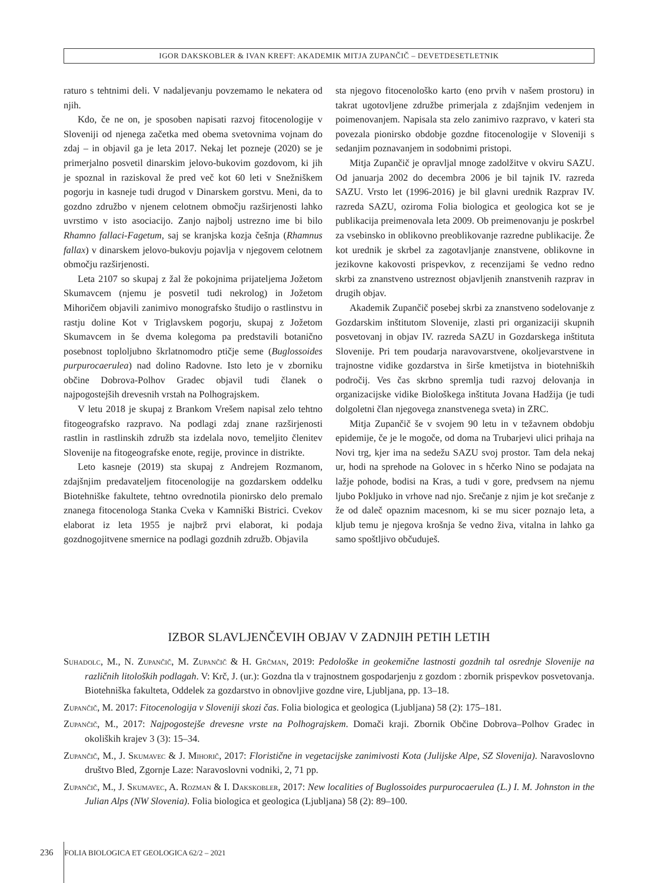IGOR DAKSKOBLER & IVAN KREFT: AKADEMIK MITJA ZUPANČIČ – DEVETDESETLETNIK
raturo s tehtnimi deli. V nadaljevanju povzemamo le nekatera od njih.
Kdo, če ne on, je sposoben napisati razvoj fitocenologije v Sloveniji od njenega začetka med obema svetovnima vojnam do zdaj – in objavil ga je leta 2017. Nekaj let pozneje (2020) se je primerjalno posvetil dinarskim jelovo-bukovim gozdovom, ki jih je spoznal in raziskoval že pred več kot 60 leti v Snežniškem pogorju in kasneje tudi drugod v Dinarskem gorstvu. Meni, da to gozdno združbo v njenem celotnem območju razširjenosti lahko uvrstimo v isto asociacijo. Zanjo najbolj ustrezno ime bi bilo Rhamno fallaci-Fagetum, saj se kranjska kozja češnja (Rhamnus fallax) v dinarskem jelovo-bukovju pojavlja v njegovem celotnem območju razširjenosti.
Leta 2107 so skupaj z žal že pokojnima prijateljema Jožetom Skumavcem (njemu je posvetil tudi nekrolog) in Jožetom Mihoričem objavili zanimivo monografsko študijo o rastlinstvu in rastju doline Kot v Triglavskem pogorju, skupaj z Jožetom Skumavcem in še dvema kolegoma pa predstavili botanično posebnost toploljubno škrlatnomodro ptičje seme (Buglossoides purpurocaerulea) nad dolino Radovne. Isto leto je v zborniku občine Dobrova-Polhov Gradec objavil tudi članek o najpogostejših drevesnih vrstah na Polhograjskem.
V letu 2018 je skupaj z Brankom Vrešem napisal zelo tehtno fitogeografsko razpravo. Na podlagi zdaj znane razširjenosti rastlin in rastlinskih združb sta izdelala novo, temeljito členitev Slovenije na fitogeografske enote, regije, province in distrikte.
Leto kasneje (2019) sta skupaj z Andrejem Rozmanom, zdajšnjim predavateljem fitocenologije na gozdarskem oddelku Biotehniške fakultete, tehtno ovrednotila pionirsko delo premalo znanega fitocenologa Stanka Cveka v Kamniški Bistrici. Cvekov elaborat iz leta 1955 je najbrž prvi elaborat, ki podaja gozdnogojitvene smernice na podlagi gozdnih združb. Objavila
sta njegovo fitocenološko karto (eno prvih v našem prostoru) in takrat ugotovljene združbe primerjala z zdajšnjim vedenjem in poimenovanjem. Napisala sta zelo zanimivo razpravo, v kateri sta povezala pionirsko obdobje gozdne fitocenologije v Sloveniji s sedanjim poznavanjem in sodobnimi pristopi.
Mitja Zupančič je opravljal mnoge zadolžitve v okviru SAZU. Od januarja 2002 do decembra 2006 je bil tajnik IV. razreda SAZU. Vrsto let (1996-2016) je bil glavni urednik Razprav IV. razreda SAZU, oziroma Folia biologica et geologica kot se je publikacija preimenovala leta 2009. Ob preimenovanju je poskrbel za vsebinsko in oblikovno preoblikovanje razredne publikacije. Že kot urednik je skrbel za zagotavljanje znanstvene, oblikovne in jezikovne kakovosti prispevkov, z recenzijami še vedno redno skrbi za znanstveno ustreznost objavljenih znanstvenih razprav in drugih objav.
Akademik Zupančič posebej skrbi za znanstveno sodelovanje z Gozdarskim inštitutom Slovenije, zlasti pri organizaciji skupnih posvetovanj in objav IV. razreda SAZU in Gozdarskega inštituta Slovenije. Pri tem poudarja naravovarstvene, okoljevarstvene in trajnostne vidike gozdarstva in širše kmetijstva in biotehniških področij. Ves čas skrbno spremlja tudi razvoj delovanja in organizacijske vidike Biološkega inštituta Jovana Hadžija (je tudi dolgoletni član njegovega znanstvenega sveta) in ZRC.
Mitja Zupančič še v svojem 90 letu in v težavnem obdobju epidemije, če je le mogoče, od doma na Trubarjevi ulici prihaja na Novi trg, kjer ima na sedežu SAZU svoj prostor. Tam dela nekaj ur, hodi na sprehode na Golovec in s hčerko Nino se podajata na lažje pohode, bodisi na Kras, a tudi v gore, predvsem na njemu ljubo Pokljuko in vrhove nad njo. Srečanje z njim je kot srečanje z že od daleč opaznim macesnom, ki se mu sicer poznajo leta, a kljub temu je njegova krošnja še vedno živa, vitalna in lahko ga samo spoštljivo občuduješ.
IZBOR SLAVLJENČEVIH OBJAV V ZADNJIH PETIH LETIH
Suhadolc, M., N. Zupančič, M. Zupančič & H. Grčman, 2019: Pedološke in geokemične lastnosti gozdnih tal osrednje Slovenije na različnih litoloških podlagah. V: Krč, J. (ur.): Gozdna tla v trajnostnem gospodarjenju z gozdom : zbornik prispevkov posvetovanja. Biotehniška fakulteta, Oddelek za gozdarstvo in obnovljive gozdne vire, Ljubljana, pp. 13–18.
Zupančič, M. 2017: Fitocenologija v Sloveniji skozi čas. Folia biologica et geologica (Ljubljana) 58 (2): 175–181.
Zupančič, M., 2017: Najpogostejše drevesne vrste na Polhograjskem. Domači kraji. Zbornik Občine Dobrova–Polhov Gradec in okoliških krajev 3 (3): 15–34.
Zupančič, M., J. Skumavec & J. Mihorič, 2017: Floristične in vegetacijske zanimivosti Kota (Julijske Alpe, SZ Slovenija). Naravoslovno društvo Bled, Zgornje Laze: Naravoslovni vodniki, 2, 71 pp.
Zupančič, M., J. Skumavec, A. Rozman & I. Dakskobler, 2017: New localities of Buglossoides purpurocaerulea (L.) I. M. Johnston in the Julian Alps (NW Slovenia). Folia biologica et geologica (Ljubljana) 58 (2): 89–100.
236 FOLIA BIOLOGICA ET GEOLOGICA 62/2 – 2021